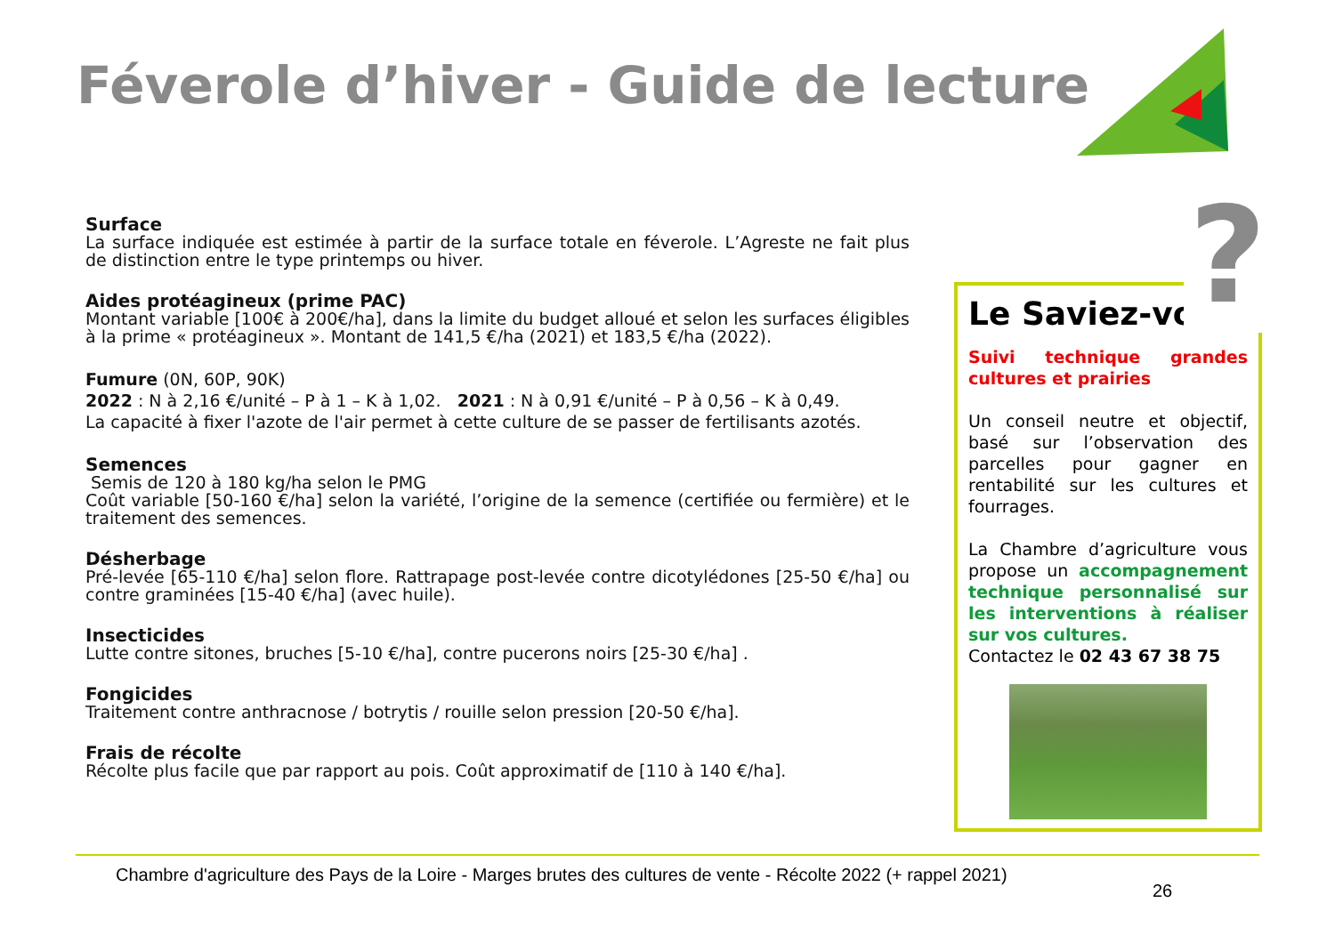Féverole d’hiver - Guide de lecture
Surface
La surface indiquée est estimée à partir de la surface totale en féverole. L’Agreste ne fait plus de distinction entre le type printemps ou hiver.
Aides protéagineux (prime PAC)
Montant variable [100€ à 200€/ha], dans la limite du budget alloué et selon les surfaces éligibles à la prime « protéagineux ». Montant de 141,5 €/ha (2021) et 183,5 €/ha (2022).
Fumure (0N, 60P, 90K)
2022 : N à 2,16 €/unité – P à 1 – K à 1,02. 2021 : N à 0,91 €/unité – P à 0,56 – K à 0,49.
La capacité à fixer l'azote de l'air permet à cette culture de se passer de fertilisants azotés.
Semences
Semis de 120 à 180 kg/ha selon le PMG
Coût variable [50-160 €/ha] selon la variété, l’origine de la semence (certifiée ou fermière) et le traitement des semences.
Désherbage
Pré-levée [65-110 €/ha] selon flore. Rattrapage post-levée contre dicotylédones [25-50 €/ha] ou contre graminées [15-40 €/ha] (avec huile).
Insecticides
Lutte contre sitones, bruches [5-10 €/ha], contre pucerons noirs [25-30 €/ha] .
Fongicides
Traitement contre anthracnose / botrytis / rouille selon pression [20-50 €/ha].
Frais de récolte
Récolte plus facile que par rapport au pois. Coût approximatif de [110 à 140 €/ha].
Le Saviez-vous
Suivi technique grandes cultures et prairies
Un conseil neutre et objectif, basé sur l’observation des parcelles pour gagner en rentabilité sur les cultures et fourrages.
La Chambre d’agriculture vous propose un accompagnement technique personnalisé sur les interventions à réaliser sur vos cultures.
Contactez le 02 43 67 38 75
?
Chambre d'agriculture des Pays de la Loire - Marges brutes des cultures de vente - Récolte 2022 (+ rappel 2021)
26